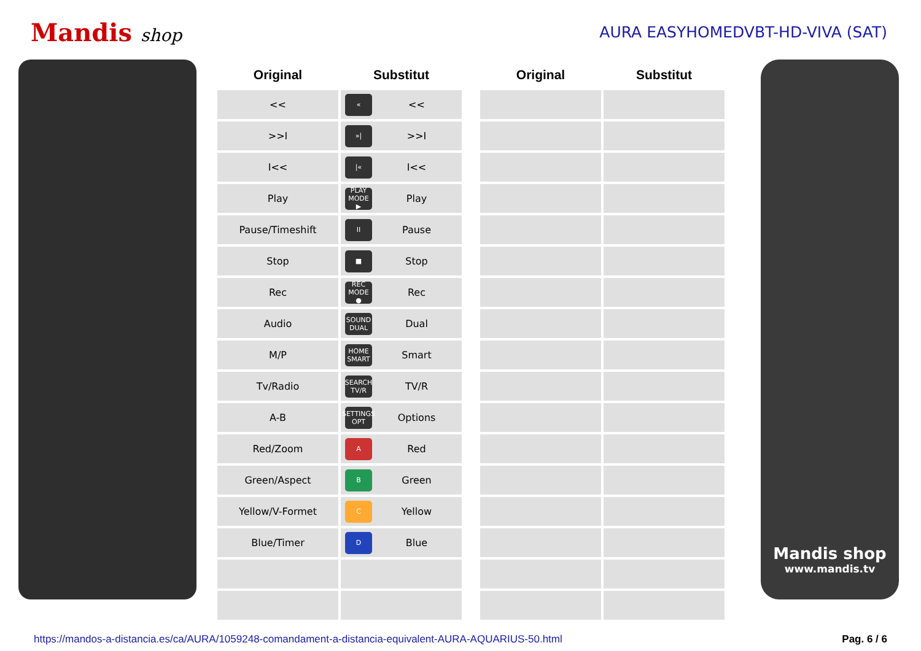Mandis shop
AURA EASYHOMEDVBT-HD-VIVA (SAT)
| Original | Substitut | | Original | Substitut |
| --- | --- | --- | --- | --- |
| << | « << | | | |
| >>I | »/ >>I | | | |
| I<< | /« I<< | | | |
| Play | PLAY MODE ▶ Play | | | |
| Pause/Timeshift | II Pause | | | |
| Stop | ■ Stop | | | |
| Rec | REC MODE ● Rec | | | |
| Audio | SOUND DUAL Dual | | | |
| M/P | HOME SMART Smart | | | |
| Tv/Radio | SEARCH TV/R TV/R | | | |
| A-B | SETTINGS OPT Options | | | |
| Red/Zoom | A Red | | | |
| Green/Aspect | B Green | | | |
| Yellow/V-Formet | C Yellow | | | |
| Blue/Timer | D Blue | | | |
Mandis shop
www.mandis.tv
https://mandos-a-distancia.es/ca/AURA/1059248-comandament-a-distancia-equivalent-AURA-AQUARIUS-50.html Pag. 6 / 6